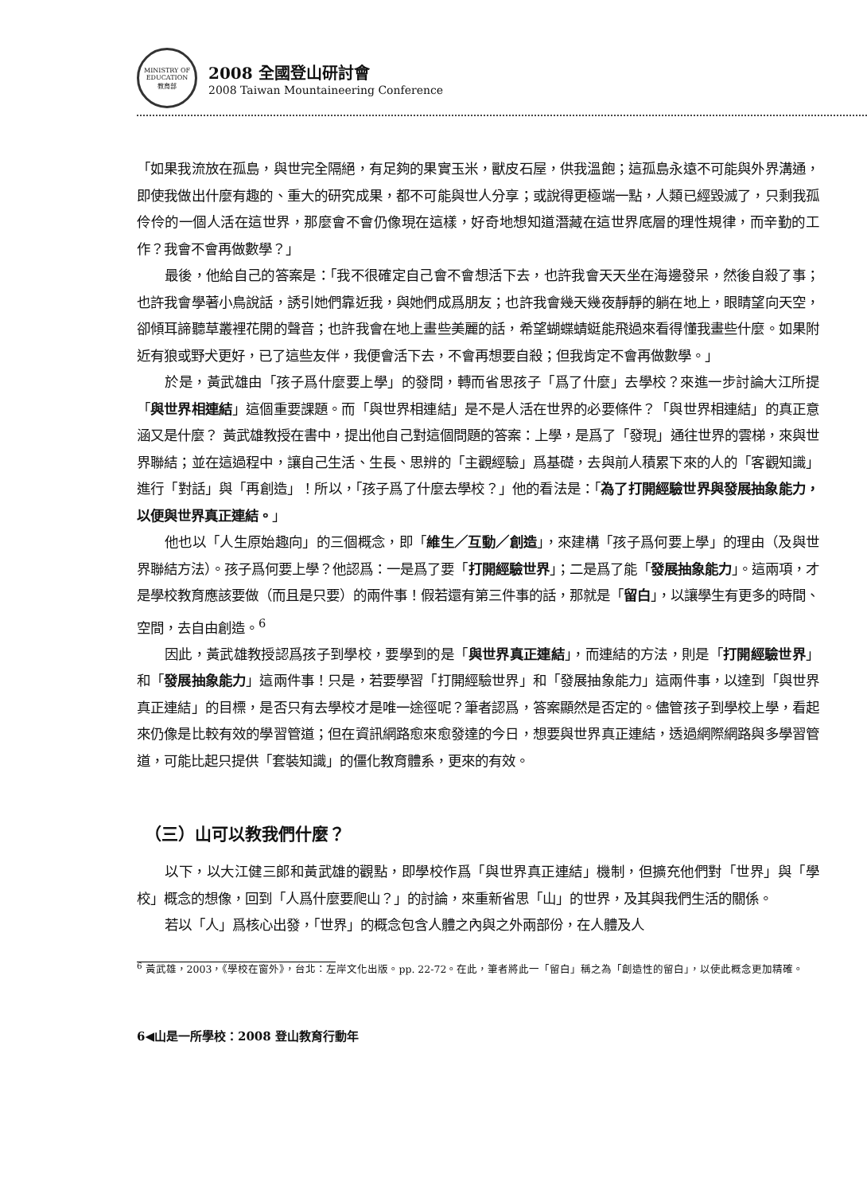MINISTRY OF EDUCATION
教育部
2008 全國登山研討會
2008 Taiwan Mountaineering Conference
「如果我流放在孤島，與世完全隔絕，有足夠的果實玉米，獸皮石屋，供我溫飽；這孤島永遠不可能與外界溝通，即使我做出什麼有趣的、重大的研究成果，都不可能與世人分享；或說得更極端一點，人類已經毀滅了，只剩我孤伶伶的一個人活在這世界，那麼會不會仍像現在這樣，好奇地想知道潛藏在這世界底層的理性規律，而辛勤的工作？我會不會再做數學？」
最後，他給自己的答案是：「我不很確定自己會不會想活下去，也許我會天天坐在海邊發呆，然後自殺了事；也許我會學著小鳥說話，誘引她們靠近我，與她們成爲朋友；也許我會幾天幾夜靜靜的躺在地上，眼睛望向天空，卻傾耳諦聽草叢裡花開的聲音；也許我會在地上畫些美麗的話，希望蝴蝶蜻蜓能飛過來看得懂我畫些什麼。如果附近有狼或野犬更好，已了這些友伴，我便會活下去，不會再想要自殺；但我肯定不會再做數學。」
於是，黃武雄由「孩子爲什麼要上學」的發問，轉而省思孩子「爲了什麼」去學校？來進一步討論大江所提「與世界相連結」這個重要課題。而「與世界相連結」是不是人活在世界的必要條件？「與世界相連結」的真正意涵又是什麼？ 黃武雄教授在書中，提出他自己對這個問題的答案：上學，是爲了「發現」通往世界的雲梯，來與世界聯結；並在這過程中，讓自己生活、生長、思辨的「主觀經驗」爲基礎，去與前人積累下來的人的「客觀知識」進行「對話」與「再創造」！所以，「孩子爲了什麼去學校？」他的看法是：「為了打開經驗世界與發展抽象能力，以便與世界真正連結。」
他也以「人生原始趣向」的三個概念，即「維生／互動／創造」，來建構「孩子爲何要上學」的理由（及與世界聯結方法）。孩子爲何要上學？他認爲：一是爲了要「打開經驗世界」；二是爲了能「發展抽象能力」。這兩項，才是學校教育應該要做（而且是只要）的兩件事！假若還有第三件事的話，那就是「留白」，以讓學生有更多的時間、空間，去自由創造。<sup>6</sup>
因此，黃武雄教授認爲孩子到學校，要學到的是「與世界真正連結」，而連結的方法，則是「打開經驗世界」和「發展抽象能力」這兩件事！只是，若要學習「打開經驗世界」和「發展抽象能力」這兩件事，以達到「與世界真正連結」的目標，是否只有去學校才是唯一途徑呢？筆者認爲，答案顯然是否定的。儘管孩子到學校上學，看起來仍像是比較有效的學習管道；但在資訊網路愈來愈發達的今日，想要與世界真正連結，透過網際網路與多學習管道，可能比起只提供「套裝知識」的僵化教育體系，更來的有效。
（三）山可以教我們什麼？
以下，以大江健三郎和黃武雄的觀點，即學校作爲「與世界真正連結」機制，但擴充他們對「世界」與「學校」概念的想像，回到「人爲什麼要爬山？」的討論，來重新省思「山」的世界，及其與我們生活的關係。
若以「人」爲核心出發，「世界」的概念包含人體之內與之外兩部份，在人體及人
<sup>6</sup> 黃武雄，2003，《學校在窗外》，台北：左岸文化出版。pp. 22-72。在此，筆者將此一「留白」稱之為「創造性的留白」，以使此概念更加精確。
6◀山是一所學校：2008 登山教育行動年